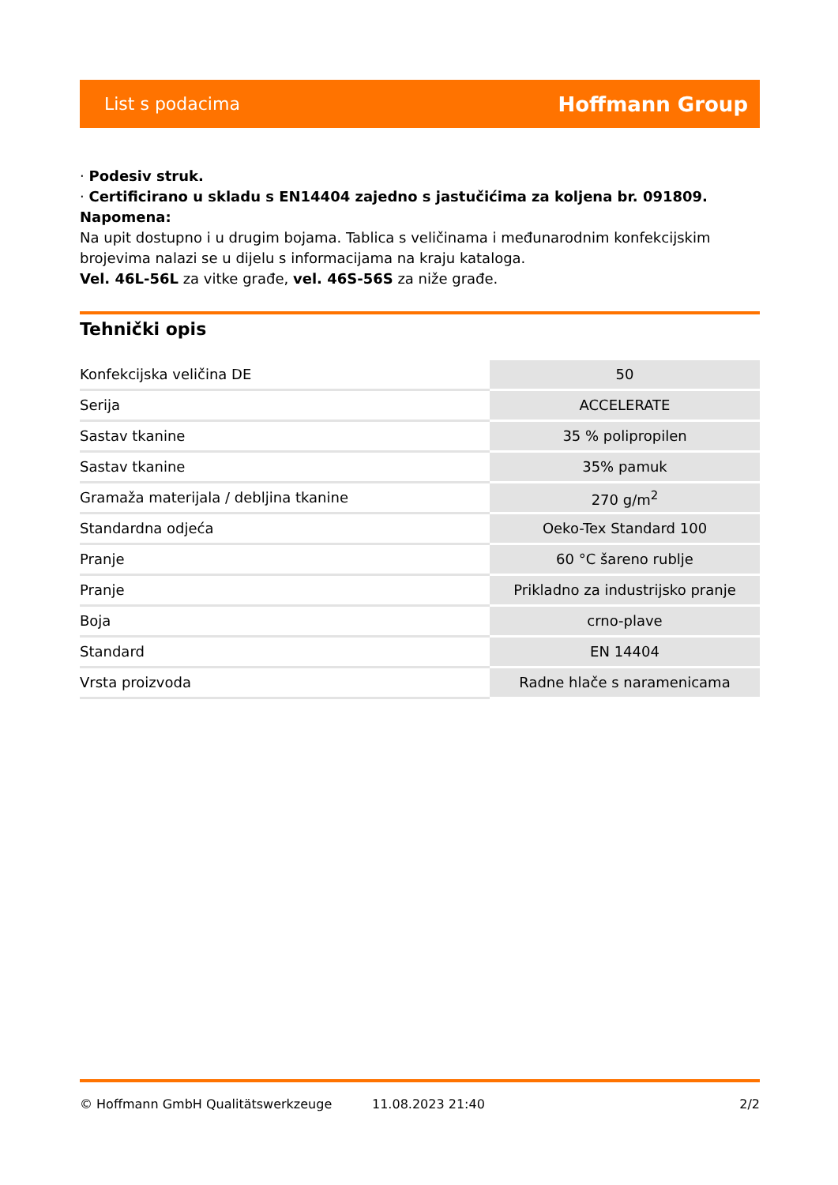List s podacima Hoffmann Group
· Podesiv struk.
· Certificirano u skladu s EN14404 zajedno s jastučićima za koljena br. 091809.
Napomena:
Na upit dostupno i u drugim bojama. Tablica s veličinama i međunarodnim konfekcijskim brojevima nalazi se u dijelu s informacijama na kraju kataloga.
Vel. 46L-56L za vitke građe, vel. 46S-56S za niže građe.
Tehnički opis
| Konfekcijska veličina DE | 50 |
| Serija | ACCELERATE |
| Sastav tkanine | 35 % polipropilen |
| Sastav tkanine | 35% pamuk |
| Gramaža materijala / debljina tkanine | 270 g/m<sup>2</sup> |
| Standardna odjeća | Oeko-Tex Standard 100 |
| Pranje | 60 °C šareno rublje |
| Pranje | Prikladno za industrijsko pranje |
| Boja | crno-plave |
| Standard | EN 14404 |
| Vrsta proizvoda | Radne hlače s naramenicama |
© Hoffmann GmbH Qualitätswerkzeuge 11.08.2023 21:40 2/2